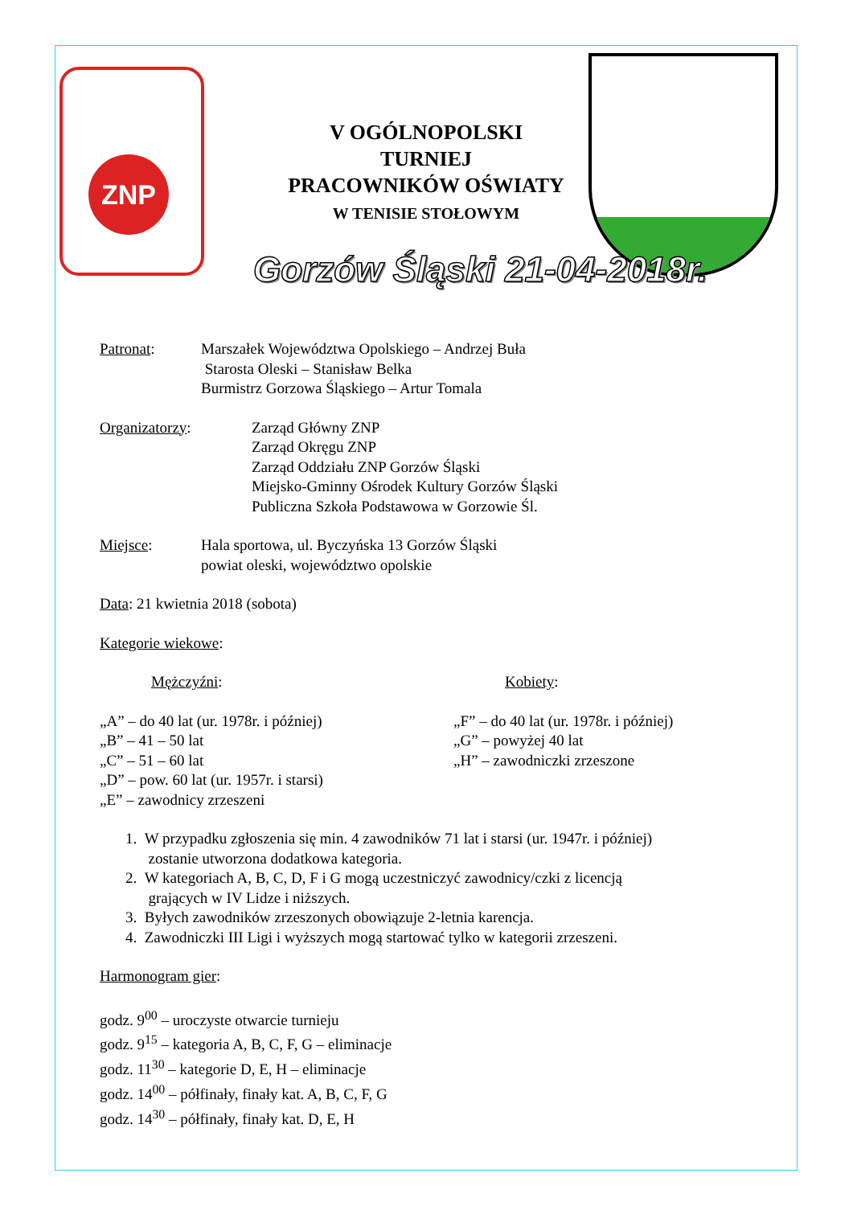ZNP
V OGÓLNOPOLSKI
TURNIEJ
PRACOWNIKÓW OŚWIATY
W TENISIE STOŁOWYM
Gorzów Śląski 21-04-2018r.
Patronat: Marszałek Województwa Opolskiego – Andrzej Buła
Starosta Oleski – Stanisław Belka
Burmistrz Gorzowa Śląskiego – Artur Tomala
Organizatorzy: Zarząd Główny ZNP
Zarząd Okręgu ZNP
Zarząd Oddziału ZNP Gorzów Śląski
Miejsko-Gminny Ośrodek Kultury Gorzów Śląski
Publiczna Szkoła Podstawowa w Gorzowie Śl.
Miejsce: Hala sportowa, ul. Byczyńska 13 Gorzów Śląski
powiat oleski, województwo opolskie
Data: 21 kwietnia 2018 (sobota)
Kategorie wiekowe:
Mężczyźni: Kobiety:
„A” – do 40 lat (ur. 1978r. i później)
„B” – 41 – 50 lat
„C” – 51 – 60 lat
„D” – pow. 60 lat (ur. 1957r. i starsi)
„E” – zawodnicy zrzeszeni
„F” – do 40 lat (ur. 1978r. i później)
„G” – powyżej 40 lat
„H” – zawodniczki zrzeszone
1. W przypadku zgłoszenia się min. 4 zawodników 71 lat i starsi (ur. 1947r. i później)
zostanie utworzona dodatkowa kategoria.
2. W kategoriach A, B, C, D, F i G mogą uczestniczyć zawodnicy/czki z licencją
grających w IV Lidze i niższych.
3. Byłych zawodników zrzeszonych obowiązuje 2-letnia karencja.
4. Zawodniczki III Ligi i wyższych mogą startować tylko w kategorii zrzeszeni.
Harmonogram gier:
godz. 9<sup>00</sup> – uroczyste otwarcie turnieju
godz. 9<sup>15</sup> – kategoria A, B, C, F, G – eliminacje
godz. 11<sup>30</sup> – kategorie D, E, H – eliminacje
godz. 14<sup>00</sup> – półfinały, finały kat. A, B, C, F, G
godz. 14<sup>30</sup> – półfinały, finały kat. D, E, H